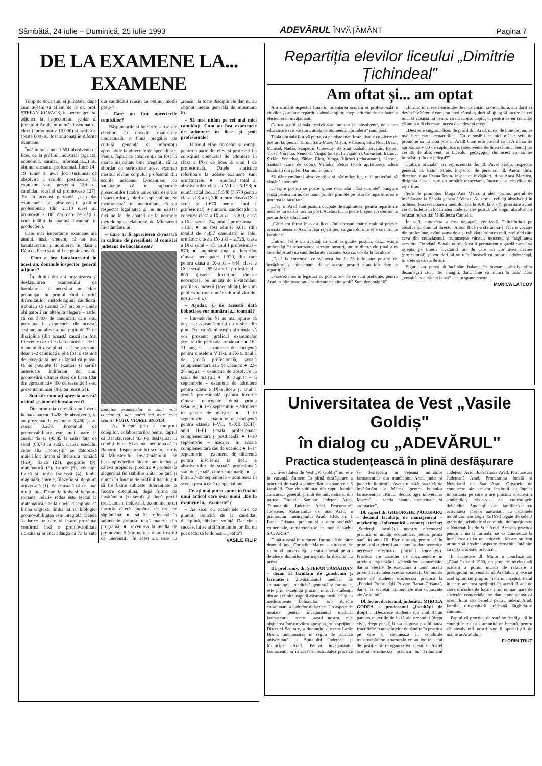Sâmbătă, 24 iulie – Duminică, 25 iulie 1993 ADEVĂRUL ÎNVĂŢĂMÂNT Pagina 7
DE LA EXAMENE LA... EXAMENE
Timp de două luni și jumătate, după cum aveam să aflăm de la dl. prof. ŞTEFAN KOVACS, inspector general adjunct la Inspectoratul școlar al județului Arad, un număr însemnat de elevi (aproximativ 10.000) și profesori (peste 600) au fost antrenați în diferite examene.
Încă în luna mai, 1.551 absolvenți de liceu de la profilul industrial (agricol, economic, sanitar, informatică...) au obținut atestatul profesional. Între 14–19 iunie a avut loc sesiunea de absolvire a școlilor postliceale (la examene s-au prezentat 133 de candidați reușind să promoveze 127). Tot în aceeași perioadă și-au dat examenele și absolvenții școlilor profesionale (din 2.110 elevi au promovat 2.106; dar oare pe câți îi vom întâlni la toamnă încadrați în producție?).
Cele mai importante examene ale anului, însă, credem, că au fost bacalaureatul și admiterea în clasa a IX-a de liceu și anul I de profesională.
– Cum a fost bacalaureatul în acest an, domnule inspector general adjunct?
– În ultimii doi ani organizarea și desfășurarea examenului de bacalaureat a necesitat un efort pronunțat, în primul rând datorită dificultăților metodologiei: candidații trebuiau să susțină 5-7 probe – unele obligatorii iar altele la alegere – astfel că cei 3.460 de candidați, care s-au prezentat la examenele din această sesiune, au ales nu mai puțin de 22 de discipline (din această cauză au fost frecvente cazuri ca la o comisie – de la o anumită disciplină – să se prezinte doar 1–2 candidați). Și a fost o sesiune de excepție și pentru faptul că puteau să se prezinte la examen și seriile anterioare indiferent de anul promovării ultimei clase de liceu (dar din aproximativ 400 de restanțieri s-au prezentat numai 78 și au reușit 61).
– Statistic cum ați aprecia această ultimă sesiune de bacalaureat?
– Din promoția curentă s-au înscris la bacalaureat 3.498 de absolvenți, s-au prezentat la examene 3.460 și au reușit 3.278. Procentul de promovabilitate este mai mare la cursul de zi (95,85 la sută) față de seral (88,78 la sută). Cauza eșecului celor 182 „nereușiți" se datorează materiilor: limba și literatura română (129), fizică (21), geografie (9), matematică (6), istorie (5), educație fizică și limba franceză (4), limba maghiară, chimie, filozofie și literatura universală (1). Se constată că cei mai mulți „picați" sunt la limba și literatura română, relativ redus este eșecul la matematică, iar la unele discipline ca limba engleză, limba latină, biologie, promovabilitatea este integrală. Datele statistice pe care vi le-am prezentat confirmă însă o promovabilitate ridicată și aș mai adăuga că 73 la sută din candidații reușiți au obținut medii peste 7.
– Care au fost aprecierile comisiilor?
– Răspunsurile și lucrările scrise ale elevilor au dovedit maturitate intelectuală, o bună pregătire de cultură generală și informații apreciabile la obiectele de specialitate. Pentru faptul că absolvenții au fost în marea majoritate bine pregătiți, că au abordat cu seriozitate acest examen meritul revine corpului profesoral din școlile arădene. Evidențiem cu satisfacție că în rapoartele președinților (cadre universitare) și ale inspectorilor școlari de specialitate se menționează, în unanimitate, că s-a respectat legalitatea și nu au existat nici un fel de abateri de la normele metodologice elaborate de Ministerul Învățământului.
– Care ar fi aprecierea d-voastră în calitate de președinte al comisiei județene de bacalaureat?
Emoțiile examenelor le simt mici concurenți, dar parcă cei mari sunt scutiți? FOTO: VIOREL MUSCA
– Aș începe prin a mulțumi colegilor, colaboratorilor pentru faptul că Bacalaureatul '93 s-a desfășurat în condiții bune. Și aș mai menționa că în Raportul Inspectoratului școlar, trimis și Ministerului Învățământului, pe baza aprecierilor făcute, am inclus și câteva propuneri precum: ● probele la alegere să fie stabilite unitar pe țară și numai în funcție de profilul liceului; ● să fie fixate subiecte diferențiate la fiecare disciplină, după forma de învățământ (zi–seral) și după profil (real, uman, industrial, economic, etc.) întrucât diferă numărul de ore pe săptămână; ● să fie reflectată în subiectele propuse toată materia din programă; ● revenirea la media de promovare 5 (din neficicire au fost 69 de „nereușiți" în acest an, care au „reușit" la toate disciplinele dar nu au obținut media generală de minimum 6).
– Să nu-i uităm pe cei mai mici candidați. Cum au fost examenele de admitere în licee și școli profesionale?
– Ultimul efort deosebit și emoții pentru o parte din elevi și profesori l-a constituit concursul de admitere în clasa a IX-a de liceu și anul I de profesională. Datele statistice referitoare la aceste examene sunt următoarele: ● numărul total al absolvenților clasei a VIII-a: 5.198; ● număr total locuri: 5.540 (3.570 pentru clasa a IX-a zi, 300 pentru clasa a IX-a seral și 1.670 pentru anul I profesional); ● numărul candidaților la concurs: clasa a IX-a zi – 3.300, clasa a IX-a seral –24, anul I profesional – 1.133; ● au fost admiși 3.611 (din totalul de 4.457 candidați) în felul următor: clasa a IX-a zi – 2.726, clasa a IX-a seral – 15, anul I profesional – 870; ● numărul total al locurilor rămase neocupate: 1.929, din care pentru clasa a IX-a zi – 844, clasa a IX-a seral – 285 și anul I profesional – 800 (listele locurilor rămase neocupate, pe unități de învățământ, profile și meserii (specialități), le vom publica într-un număr viitor al ziarului nostru – n.r.).
– Așadar, și de această dată bobocii se vor număra la... toamnă?
– Într-adevăr. Și aș mai spune că deși este vacanță mulți nu o simt din plin. Dar ca să-mi susțin afirmația vă voi prezenta graficul examenelor școlare din perioada următoare: ● 16–21 august – examene de corigență pentru clasele a VIII-a, a IX-a, anul I de școală profesională, școală complementară sau de ucenici; ● 23–28 august – examene de absolvire la școli de maiștri; ● 30 august – 6 septembrie – examene de admitere pentru clasa a IX-a liceu și anul I școală profesională (pentru locurile rămase neocupate după prima sesiune); ● 1–7 septembrie – admitere în școala de maiștri; ● 1–10 septembrie – examene de corigență pentru clasele I–VII, X–XII (XIII), anul II–III școala profesională, complementară și postliceală; ● 1–10 septembrie – înscrieri în școala complementară sau de ucenici; ● 1–14 septembrie – examene de diferență pentru înscrierea la liceu a absolvenților de școală profesională sau de școală complementară; ● și între 27–29 septembrie – admiterea în școala postliceală de specialitate.
– Ce-ați mai putea spune în finalul unui articol care s-ar numi „De la examene la... examene"?
– Aș zice: cu examenele nu-i de glumit. Solicită de la candidați disciplină, răbdare, voință. Dar cheia succesului se află în mâinile lor. Eu nu pot decât să le doresc... „baftă"!
VASILE FILIP
Repartiția elevilor liceului „Dimitrie Țichindeal"
Am oftat și... am optat
Am urmărit aspectul final în orientarea școlară și profesională a elevilor și anume repartiția absolvenților, drept criteriu de evaluare a eficienței în învățământ.
Curtea școlii și sala festivă s-au umplut cu absolvenți, de acum educatoare și învățători, atrași de momentul „prinderii" unui post.
Tabla din sala festivă purta, ca pe niște manifeste, listele cu oferte de posturi la: Șeitin, Turnu, Satu-Mare, Mișca, Vânători, Satu Nou, Drauț, Minișel, Nadăș, Sânpetru, Chereluș, Belotinț, Zăbalț, Bruznic, Petriș, Troaș, Vărădia, Neudorf, Vinga, Ionești (învățători), Covăsânț, Iratoșu, Șiclău, Sederhat, Zădar, Cicir, Vinga, Vârfuri (educatoare), Lipova, Sântana (case de copii), Vărădia, Petriș (școli ajutătoare), adică localități din județ. Dar municipiul?
Să dăm cuvântul absolvenților și părinților lor, unii preferînd să rămână anonimi:
„Despre posturi se poate spune doar atât „fără cuvinte". Singura șansă pentru mine, deși sunt printre primele pe lista de repartiție, este intrarea la facultate".
„Deși în Arad sunt posturi ocupate de suplinitori, pentru repartițiile noastre nu există nici un post. Același lucru poate fi spus și referitor la posturile de educatoare".
„Când am intrat în acest liceu, îmi doream foarte mult să practic această meserie. Azi, în fața repartiției, singura dorință este să intru la facultate".
„Într-un fel e un avantaj că sunt asigurate posturi, dar... există nedreptăți în repartizarea acestor posturi, multe dintre ele (mai ales cele din Arad) nu sunt declarate vacante. Așa că, voi da la facultate".
„Dacă la concursul ce va avea loc în 26 iulie sunt posturi de învățători și educatoare, de ce aceste posturi n-au fost date la repartiție?"
„Părerea mea în legătură cu posturile – de ce sunt preferate, pentru Arad, suplinitoare sau absolvente de alte școli? Sunt dezamăgită".
„Intrînd în această instituție de învățământ și de cultură, am dorit să devin învățător. Acum, nu cred că mi-aș dori să ajung să lucrez cu cei mici și aceasta nu pentru că nu iubesc copiii, ci pentru că eu consider că am o altă chemare, aceea de a deveni preot".
„Deși este singurul liceu de profil din Arad, unde, de bine de rău, se mai face carte, repartițiile... Nu e posibil ca nici măcar șefa de promoție să nu aibă post în Arad! Cum este posibil ca în Arad să fie aproximativ 80 de suplinitoare, (absolvente de liceu chimic, lemn) iar cei 36 de absolvenți ai Liceului pedagogic, din acest an, să fie împrăștiați în tot județul?"
„Tabăra oficială" era reprezentată de: dl. Pavel Sârbu, inspector general, dl. Călin Istrate, inspector de personal, dl. Anton Ilica, director, d-na Ileana Iovin, inspector învățători, d-na Anca Marșieu, diriginta clasei, care au urmărit respectarea întocmai a criteriilor de repartiție.
Șefa de promoție, Moga Ana Maria, a ales, prima, postul de învățătoare la Școala generală Vinga. Au urmat ceilalți absolvenți în ordinea descrescătoare a mediilor (de la 9,48 la 7,74), prioritate avînd cei cu buletin în localitatea unde au ales postul. Un singur absolvent a refuzat repartiția: Mihăilescu Camelia.
În sală, atmosfera a fost degajată, civilizată. Felicitîndu-i pe absolvenți, domnul director Anton Ilica i-a sfătuit să-și facă o vocație din profesiune, avînd șansa de a-și trăi viața printre copii, preluînd câte ceva din entuziasmul, frumusețea vârstei, inocența și fragilitatea acestora. Totodată, Școala normală va fi permanent o gazdă care-i va aștepta pe tinerii învățători ori de câte ori vor avea nevoie (profesional) și vor dori să se reîntâlnească cu propria adolescență, tinerețe și vârstă de aur.
Sigur, s-ar putea să înclinăm balanța în favoarea absolvenților dezamăgiți sau... des amăgiți, dar... cine va munci la țară? Doar „veșnicia s-a născut la sat" – cum spune poetul...
MONICA LAȚCOV
Universitatea de Vest „Vasile Goldiș"
în dialog cu „ADEVĂRUL"
Practica studențească în plină desfășurare
„Universitatea de Vest „V. Goldiș" nu este în vacanță. Suntem în plină desfășurare a practicii de vară a studenților la toate cele 6 facultăți. Este de subliniat din capul locului concursul general, primit de universitate, din partea: Direcției Sanitare Județene Arad, Tribunalului Județean Arad, Procuraturii Județene, Notariatului de Stat Arad, a primarului municipiului Arad, F.P.P. nr. 1 Banat Crișana, precum și a unor societăți comerciale, remarcîndu-se în mod deosebit S.C. ARIS."
După această introducere formulată de către domnul ing. Corneliu Maior – director de studii al universității, ne-am adresat pentru detaliere domnilor participanți la discuția cu presa.
Dl. prof. univ. dr. ȘTEFAN TĂMĂJDAN – decan al facultății de „medicină și farmacie": „Învățământul medical de stomatologie, medicină generală și farmacie, este prin excelență practic, întrucât studenții din anii clinici asigură asistența medicală și cu medicamente bolnavilor, sub directa coordonare a cadrelor didactice. Un aspect de noutate pentru învățământul medical farmaceutic, pentru orașul nostru, este obținerea într-un viitor apropiat, prin sprijinul Direcției Sanitare, a domnului director Lazăr Dorin, funcționarea în regim de „clinică universitară" a Spitalului Județean și Municipal Arad. Pentru învățământul farmaceutic și în acest an activitatea practică se desfășoară în rețeaua unităților farmaceutice din municipiul Arad, județ și județele limitrofe. Avem o bază practică de învățământ la Maceа, pentru botanica farmaceutică „Parcul dendrologic universitar Macea" – secția plante medicinale și aromatice".
Dl. expert dr. GHEORGHE PĂCURARU – decanul facultății de management – marketing – informatică – comerț exterior: „Studenții facultății noastre efectuează practică în unități economice, pentru prima oară, în anul III. Este normal, pentru că în primii ani studenții au acumulat date teoretice necesare efectuării practicii studențești. Practica are caracter de documentare în privința organizării societăților comerciale, dar și efectiv de executare a unor lucrări privind activitatea acestor societăți. Un număr mare de studenți efectuează practica la „Fondul Proprietății Private Banat–Crișana", dar și la societăți comerciale mai cunoscute ale Aradului".
Dl. lector, doctorand, judecător MIRCEA GODEA – prodecanul „facultății de drept": „Deoarece studenții din anul III au parcurs materiile de bază ale dreptului (drept civil, drept penal) li s-a asigurat posibilitatea fructificării cunoștințelor dobândite în practica pe care o efectuează în condițiile transformărilor structurale ce au loc în actul de justiție și reorganizarea acestuia. Astfel aceștia efectuează practica la: Tribunalul Județean Arad, Judecătoria Arad, Procuratura Județeană Arad, Procuratura locală și Notariatul de Stat Arad. Organele de conducere ale acestor instituții au înțeles importanța pe care o are practica efectivă a studenților, vis-a-vis de cunoștințele dobândite. Studenții s-au familiarizat cu activitatea acestor autorități, cu recentele modificări ale Legii 45/1993 legate de cele 3 grade de jurisdicție și cu modul de funcționare a Notariatului de Stat Arad. Această practică pentru a nu fi formală, se va concretiza la încheierea ei cu un colocviu, fiecare student urmînd să prezinte aspecte deosebite întâlnite cu ocazia acestei practici".
În încheiere dl. Maior a concluzionat: „Când în anul 1990, un grup de intelectuali arădeni a pornit munca de refacere a prestigiului universitar al Aradului, a existat acel optimism propriu fiecărui început. Felul în care am fost sprijiniți în acești 3 ani de către oficialitățile locale și un număr mare de societăți comerciale, ne dau convingerea că acest drum este benefic pentru județul Arad, familia universitară arădeană lărgindu-se continuu.
Faptul că practica de vară se desfășoară în condițiile mai sus amintite ne bucură, pentru că absolvenții noștri vor fi specialiștii de mâine ai Aradului.
FLORIN TRUȚ